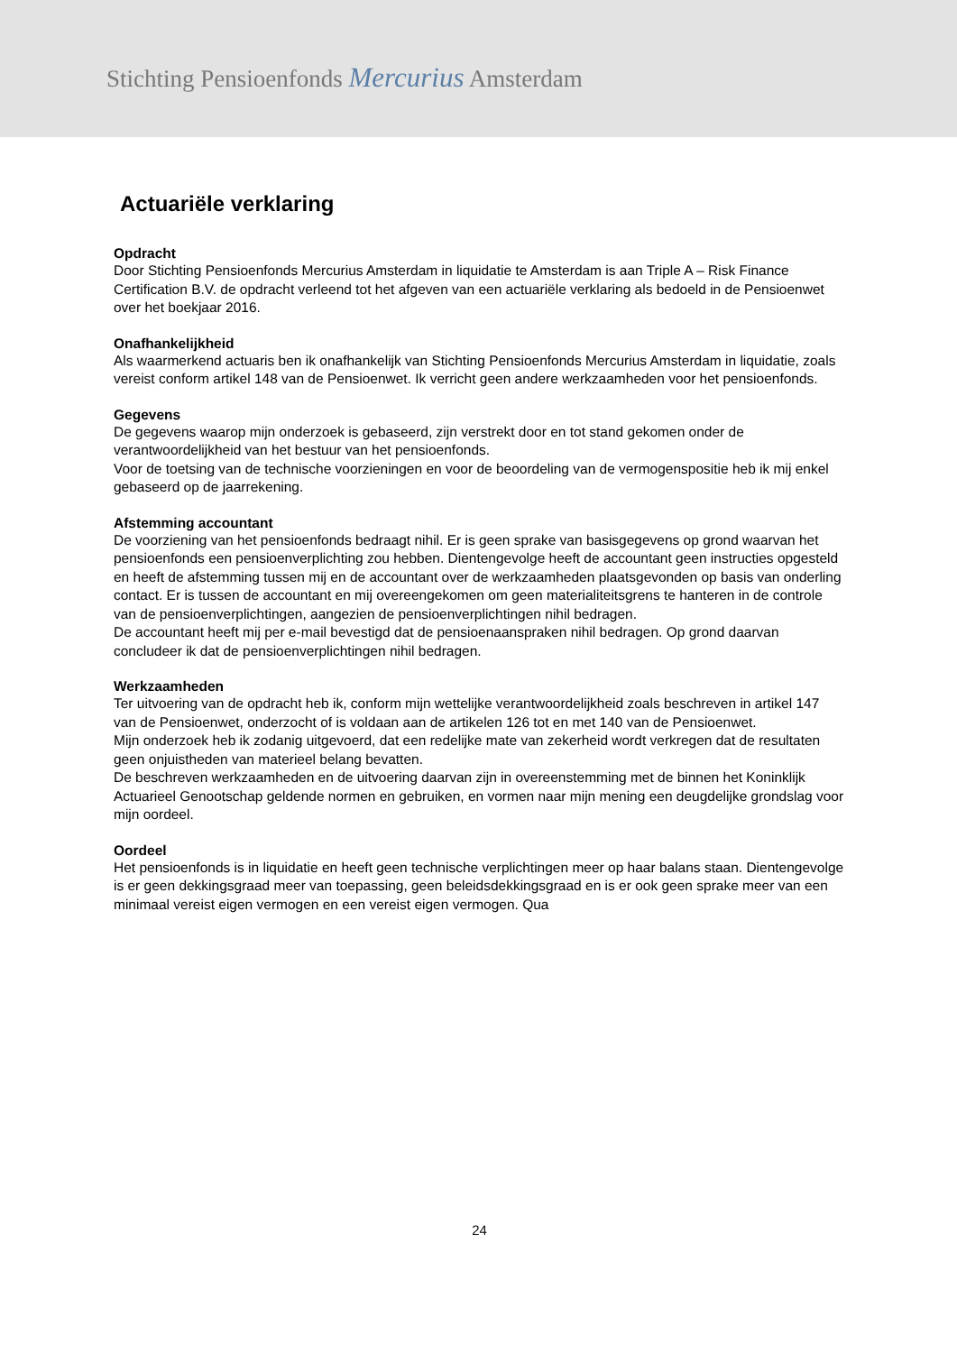Stichting Pensioenfonds Mercurius Amsterdam
Actuariële verklaring
Opdracht
Door Stichting Pensioenfonds Mercurius Amsterdam in liquidatie te Amsterdam is aan Triple A – Risk Finance Certification B.V. de opdracht verleend tot het afgeven van een actuariële verklaring als bedoeld in de Pensioenwet over het boekjaar 2016.
Onafhankelijkheid
Als waarmerkend actuaris ben ik onafhankelijk van Stichting Pensioenfonds Mercurius Amsterdam in liquidatie, zoals vereist conform artikel 148 van de Pensioenwet. Ik verricht geen andere werkzaamheden voor het pensioenfonds.
Gegevens
De gegevens waarop mijn onderzoek is gebaseerd, zijn verstrekt door en tot stand gekomen onder de verantwoordelijkheid van het bestuur van het pensioenfonds.
Voor de toetsing van de technische voorzieningen en voor de beoordeling van de vermogenspositie heb ik mij enkel gebaseerd op de jaarrekening.
Afstemming accountant
De voorziening van het pensioenfonds bedraagt nihil. Er is geen sprake van basisgegevens op grond waarvan het pensioenfonds een pensioenverplichting zou hebben. Dientengevolge heeft de accountant geen instructies opgesteld en heeft de afstemming tussen mij en de accountant over de werkzaamheden plaatsgevonden op basis van onderling contact. Er is tussen de accountant en mij overeengekomen om geen materialiteitsgrens te hanteren in de controle van de pensioenverplichtingen, aangezien de pensioenverplichtingen nihil bedragen.
De accountant heeft mij per e-mail bevestigd dat de pensioenaanspraken nihil bedragen. Op grond daarvan concludeer ik dat de pensioenverplichtingen nihil bedragen.
Werkzaamheden
Ter uitvoering van de opdracht heb ik, conform mijn wettelijke verantwoordelijkheid zoals beschreven in artikel 147 van de Pensioenwet, onderzocht of is voldaan aan de artikelen 126 tot en met 140 van de Pensioenwet.
Mijn onderzoek heb ik zodanig uitgevoerd, dat een redelijke mate van zekerheid wordt verkregen dat de resultaten geen onjuistheden van materieel belang bevatten.
De beschreven werkzaamheden en de uitvoering daarvan zijn in overeenstemming met de binnen het Koninklijk Actuarieel Genootschap geldende normen en gebruiken, en vormen naar mijn mening een deugdelijke grondslag voor mijn oordeel.
Oordeel
Het pensioenfonds is in liquidatie en heeft geen technische verplichtingen meer op haar balans staan. Dientengevolge is er geen dekkingsgraad meer van toepassing, geen beleidsdekkingsgraad en is er ook geen sprake meer van een minimaal vereist eigen vermogen en een vereist eigen vermogen. Qua
24